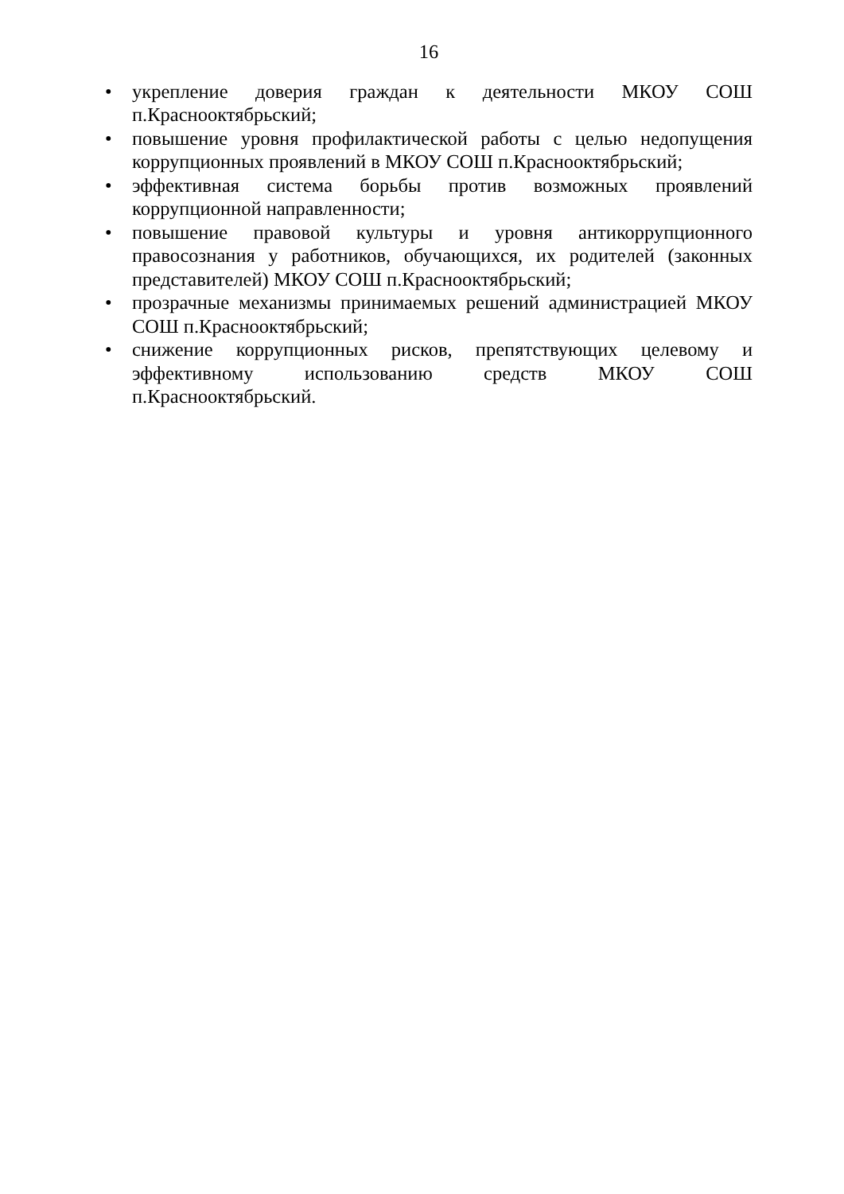16
• укрепление доверия граждан к деятельности МКОУ СОШ п.Краснооктябрьский;
• повышение уровня профилактической работы с целью недопущения коррупционных проявлений в МКОУ СОШ п.Краснооктябрьский;
• эффективная система борьбы против возможных проявлений коррупционной направленности;
• повышение правовой культуры и уровня антикоррупционного правосознания у работников, обучающихся, их родителей (законных представителей) МКОУ СОШ п.Краснооктябрьский;
• прозрачные механизмы принимаемых решений администрацией МКОУ СОШ п.Краснооктябрьский;
• снижение коррупционных рисков, препятствующих целевому и эффективному использованию средств МКОУ СОШ п.Краснооктябрьский.